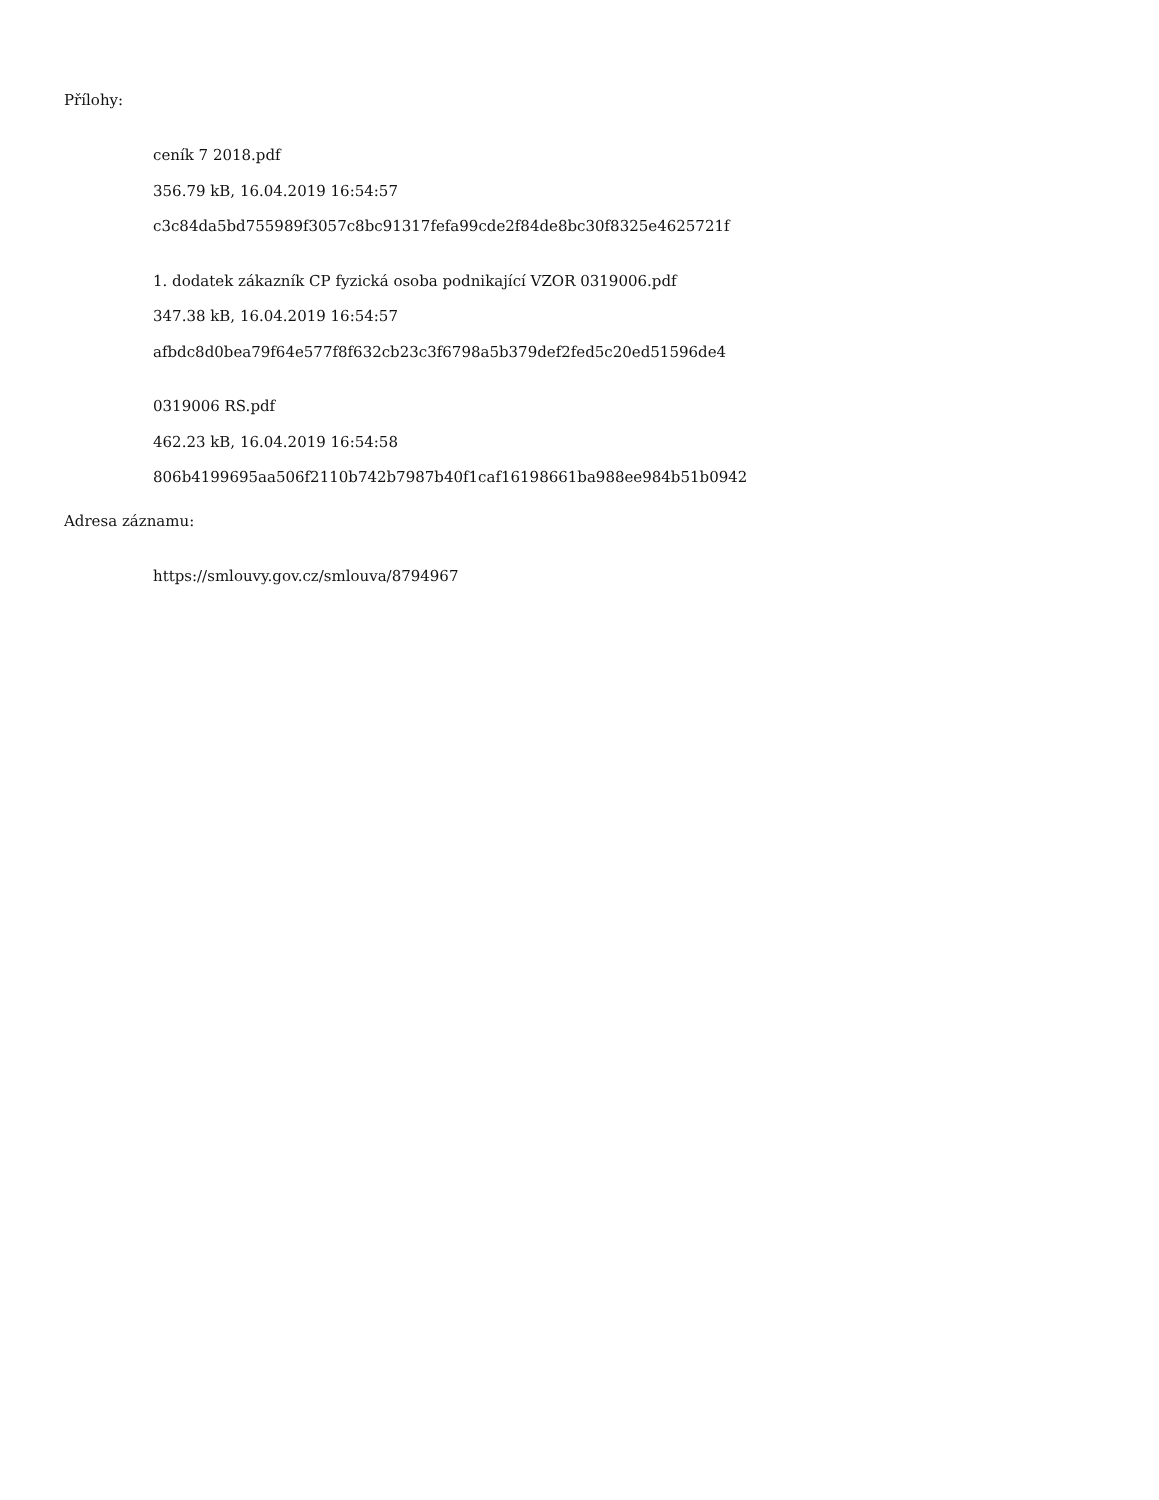Přílohy:
ceník 7 2018.pdf
356.79 kB, 16.04.2019 16:54:57
c3c84da5bd755989f3057c8bc91317fefa99cde2f84de8bc30f8325e4625721f
1. dodatek zákazník CP fyzická osoba podnikající VZOR 0319006.pdf
347.38 kB, 16.04.2019 16:54:57
afbdc8d0bea79f64e577f8f632cb23c3f6798a5b379def2fed5c20ed51596de4
0319006 RS.pdf
462.23 kB, 16.04.2019 16:54:58
806b4199695aa506f2110b742b7987b40f1caf16198661ba988ee984b51b0942
Adresa záznamu:
https://smlouvy.gov.cz/smlouva/8794967